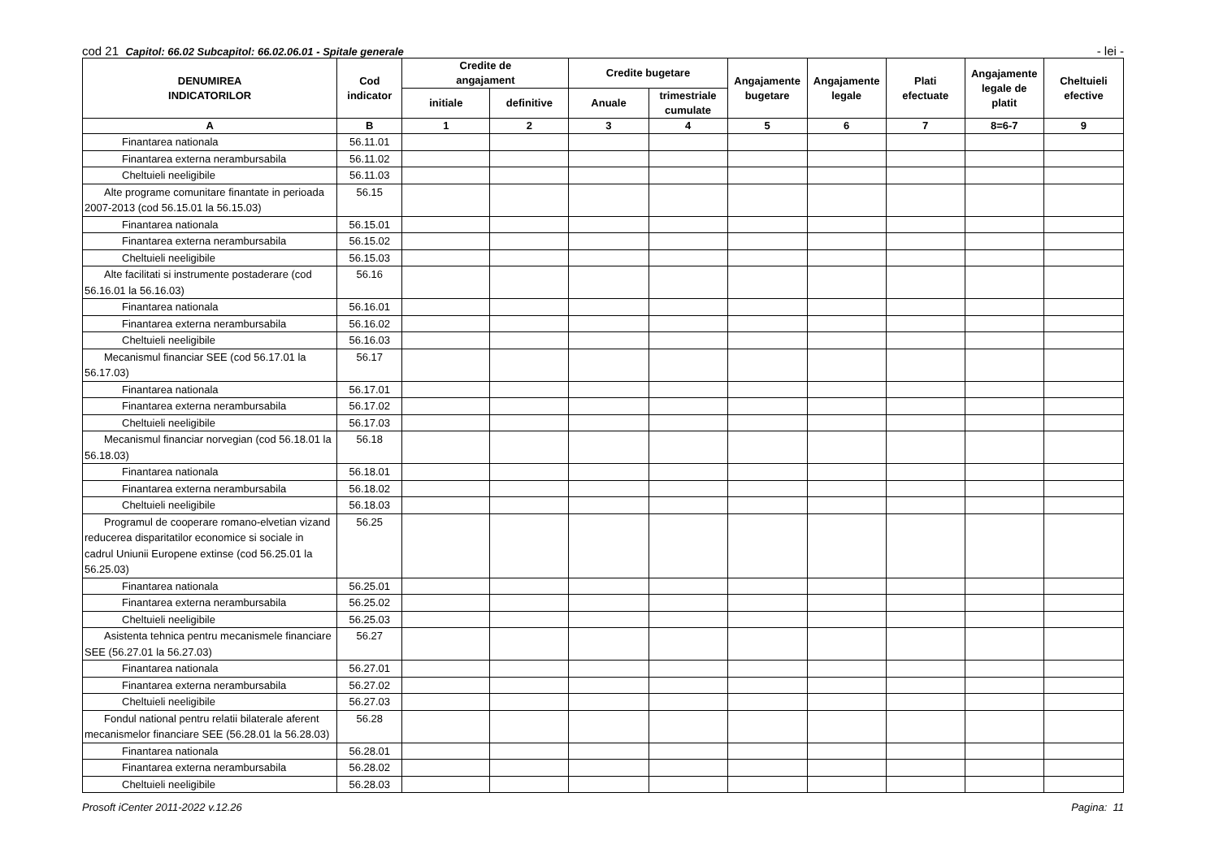cod 21 Capitol: 66.02 Subcapitol: 66.02.06.01 - Spitale generale - lei -
| DENUMIREA INDICATORILOR | Cod indicator | Credite de angajament | | Credite bugetare | | Angajamente bugetare | Angajamente legale | Plati efectuate | Angajamente legale de platit | Cheltuieli efective |
| --- | --- | --- | --- | --- | --- | --- | --- | --- | --- | --- |
| | | initiale | definitive | Anuale | trimestriale cumulate | | | | | |
| A | B | 1 | 2 | 3 | 4 | 5 | 6 | 7 | 8=6-7 | 9 |
| Finantarea nationala | 56.11.01 | | | | | | | | | |
| Finantarea externa nerambursabila | 56.11.02 | | | | | | | | | |
| Cheltuieli neeligibile | 56.11.03 | | | | | | | | | |
| Alte programe comunitare finantate in perioada 2007-2013 (cod 56.15.01 la 56.15.03) | 56.15 | | | | | | | | | |
| Finantarea nationala | 56.15.01 | | | | | | | | | |
| Finantarea externa nerambursabila | 56.15.02 | | | | | | | | | |
| Cheltuieli neeligibile | 56.15.03 | | | | | | | | | |
| Alte facilitati si instrumente postaderare (cod 56.16.01 la 56.16.03) | 56.16 | | | | | | | | | |
| Finantarea nationala | 56.16.01 | | | | | | | | | |
| Finantarea externa nerambursabila | 56.16.02 | | | | | | | | | |
| Cheltuieli neeligibile | 56.16.03 | | | | | | | | | |
| Mecanismul financiar SEE (cod 56.17.01 la 56.17.03) | 56.17 | | | | | | | | | |
| Finantarea nationala | 56.17.01 | | | | | | | | | |
| Finantarea externa nerambursabila | 56.17.02 | | | | | | | | | |
| Cheltuieli neeligibile | 56.17.03 | | | | | | | | | |
| Mecanismul financiar norvegian (cod 56.18.01 la 56.18.03) | 56.18 | | | | | | | | | |
| Finantarea nationala | 56.18.01 | | | | | | | | | |
| Finantarea externa nerambursabila | 56.18.02 | | | | | | | | | |
| Cheltuieli neeligibile | 56.18.03 | | | | | | | | | |
| Programul de cooperare romano-elvetian vizand reducerea disparitatilor economice si sociale in cadrul Uniunii Europene extinse (cod 56.25.01 la 56.25.03) | 56.25 | | | | | | | | | |
| Finantarea nationala | 56.25.01 | | | | | | | | | |
| Finantarea externa nerambursabila | 56.25.02 | | | | | | | | | |
| Cheltuieli neeligibile | 56.25.03 | | | | | | | | | |
| Asistenta tehnica pentru mecanismele financiare SEE (56.27.01 la 56.27.03) | 56.27 | | | | | | | | | |
| Finantarea nationala | 56.27.01 | | | | | | | | | |
| Finantarea externa nerambursabila | 56.27.02 | | | | | | | | | |
| Cheltuieli neeligibile | 56.27.03 | | | | | | | | | |
| Fondul national pentru relatii bilaterale aferent mecanismelor financiare SEE (56.28.01 la 56.28.03) | 56.28 | | | | | | | | | |
| Finantarea nationala | 56.28.01 | | | | | | | | | |
| Finantarea externa nerambursabila | 56.28.02 | | | | | | | | | |
| Cheltuieli neeligibile | 56.28.03 | | | | | | | | | |
Prosoft iCenter 2011-2022 v.12.26 Pagina: 11